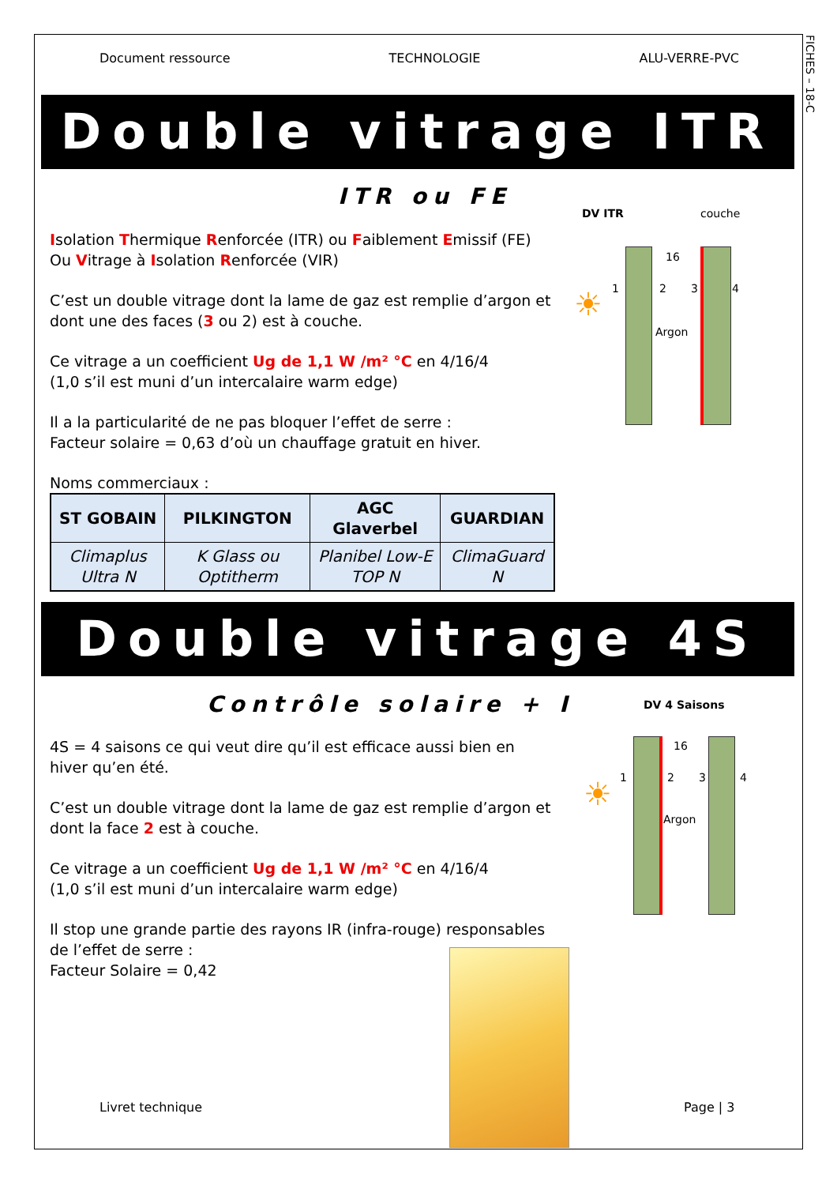FICHES – 18-C
Document ressource TECHNOLOGIE ALU-VERRE-PVC
Double vitrage ITR
ITR ou FE
Isolation Thermique Renforcée (ITR) ou Faiblement Emissif (FE)
Ou Vitrage à Isolation Renforcée (VIR)
C’est un double vitrage dont la lame de gaz est remplie d’argon et dont une des faces (3 ou 2) est à couche.
Ce vitrage a un coefficient Ug de 1,1 W /m² °C en 4/16/4
(1,0 s’il est muni d’un intercalaire warm edge)
Il a la particularité de ne pas bloquer l’effet de serre :
Facteur solaire = 0,63 d’où un chauffage gratuit en hiver.
Noms commerciaux :
| ST GOBAIN | PILKINGTON | AGC Glaverbel | GUARDIAN |
| --- | --- | --- | --- |
| Climaplus Ultra N | K Glass ou Optitherm | Planibel Low-E TOP N | ClimaGuard N |
DV ITR couche
16
1 2 3 4
Argon
☀
Double vitrage 4S
Contrôle solaire + I
4S = 4 saisons ce qui veut dire qu’il est efficace aussi bien en hiver qu’en été.
C’est un double vitrage dont la lame de gaz est remplie d’argon et dont la face 2 est à couche.
Ce vitrage a un coefficient Ug de 1,1 W /m² °C en 4/16/4
(1,0 s’il est muni d’un intercalaire warm edge)
Il stop une grande partie des rayons IR (infra-rouge) responsables de l’effet de serre :
Facteur Solaire = 0,42
DV 4 Saisons
16
1 2 3 4
Argon
☀
Livret technique Page | 3